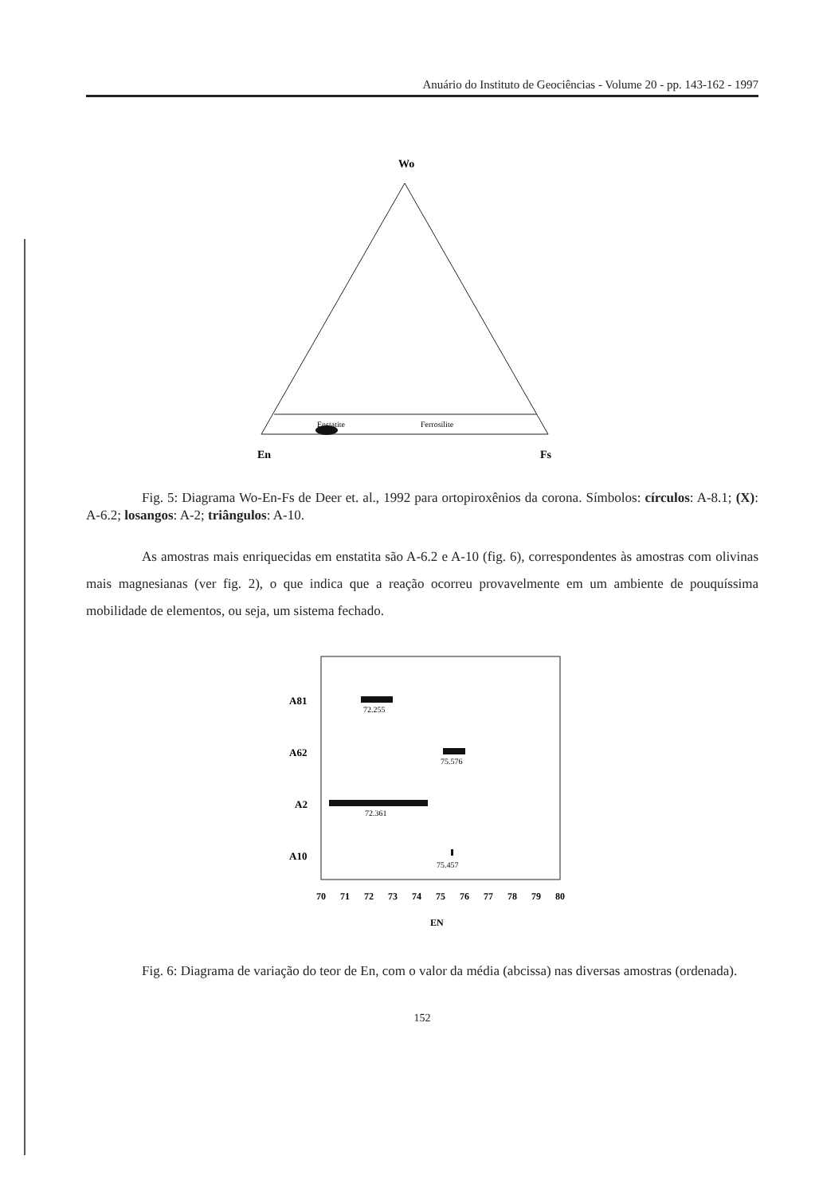Anuário do Instituto de Geociências - Volume 20 - pp. 143-162 - 1997
Wo
Enstatite
Ferrosilite
En
Fs
Fig. 5: Diagrama Wo-En-Fs de Deer et. al., 1992 para ortopiroxênios da corona. Símbolos: círculos: A-8.1; (X): A-6.2; losangos: A-2; triângulos: A-10.
As amostras mais enriquecidas em enstatita são A-6.2 e A-10 (fig. 6), correspondentes às amostras com olivinas mais magnesianas (ver fig. 2), o que indica que a reação ocorreu provavelmente em um ambiente de pouquíssima mobilidade de elementos, ou seja, um sistema fechado.
A81
A62
A2
A10
72.255
75.576
72.361
75.457
70
71
72
73
74
75
76
77
78
79
80
EN
Fig. 6: Diagrama de variação do teor de En, com o valor da média (abcissa) nas diversas amostras (ordenada).
152